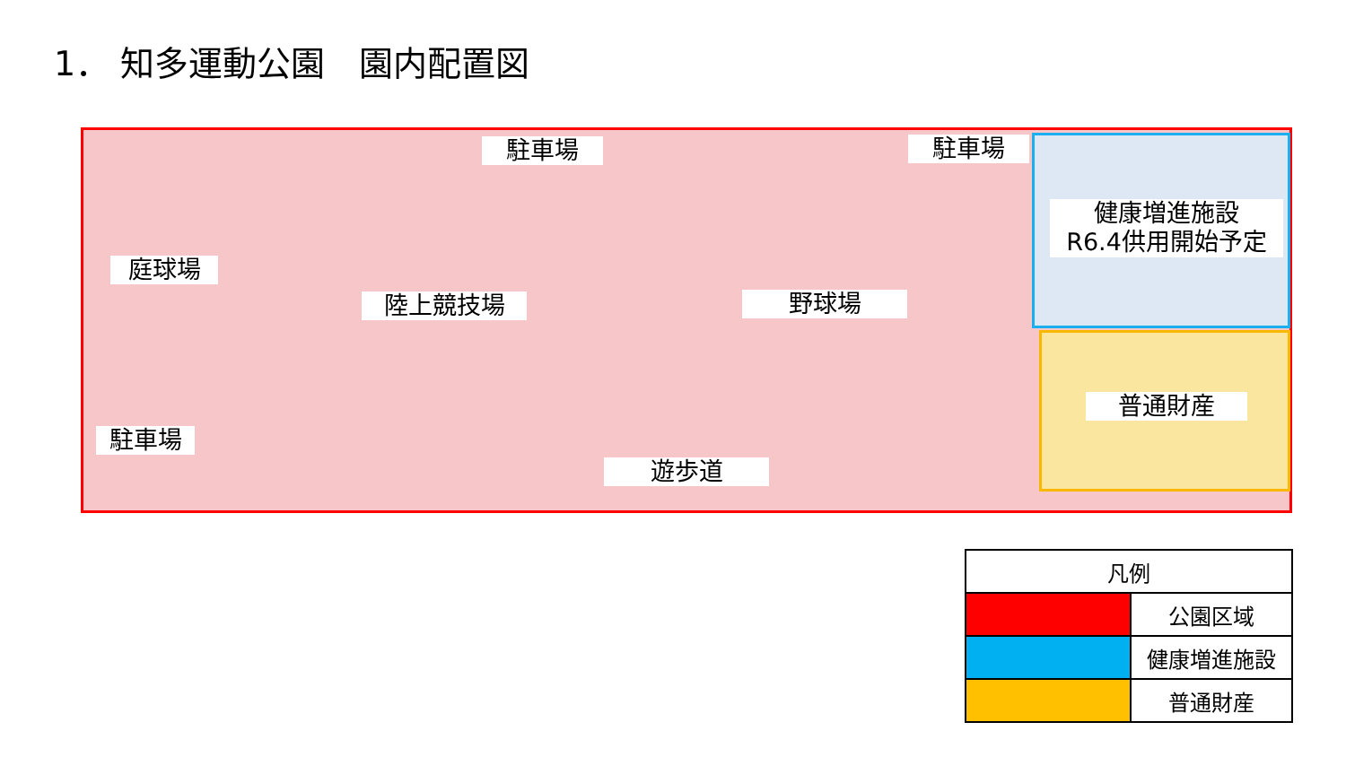1． 知多運動公園　園内配置図
駐車場 駐車場
健康増進施設
R6.4供用開始予定
庭球場
陸上競技場 野球場
普通財産
駐車場
遊歩道
| 凡例 | |
| --- | --- |
| | 公園区域 |
| | 健康増進施設 |
| | 普通財産 |